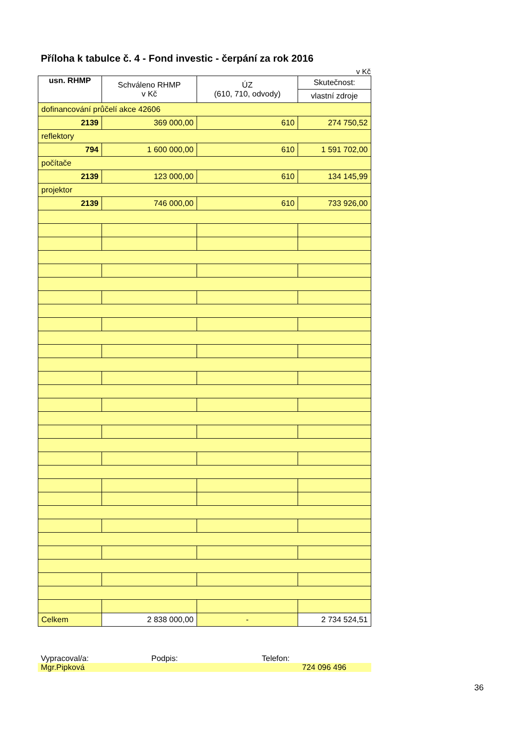Příloha k tabulce č. 4 - Fond investic - čerpání za rok 2016
v Kč
| usn. RHMP | Schváleno RHMP v Kč | ÚZ (610, 710, odvody) | Skutečnost: |
| --- | --- | --- | --- |
| | | | vlastní zdroje |
| dofinancování průčelí akce 42606 | | | |
| 2139 | 369 000,00 | 610 | 274 750,52 |
| reflektory | | | |
| 794 | 1 600 000,00 | 610 | 1 591 702,00 |
| počítače | | | |
| 2139 | 123 000,00 | 610 | 134 145,99 |
| projektor | | | |
| 2139 | 746 000,00 | 610 | 733 926,00 |
| Celkem | 2 838 000,00 | - | 2 734 524,51 |
Vypracoval/a: Podpis: Telefon:
Mgr.Pipková 724 096 496
36